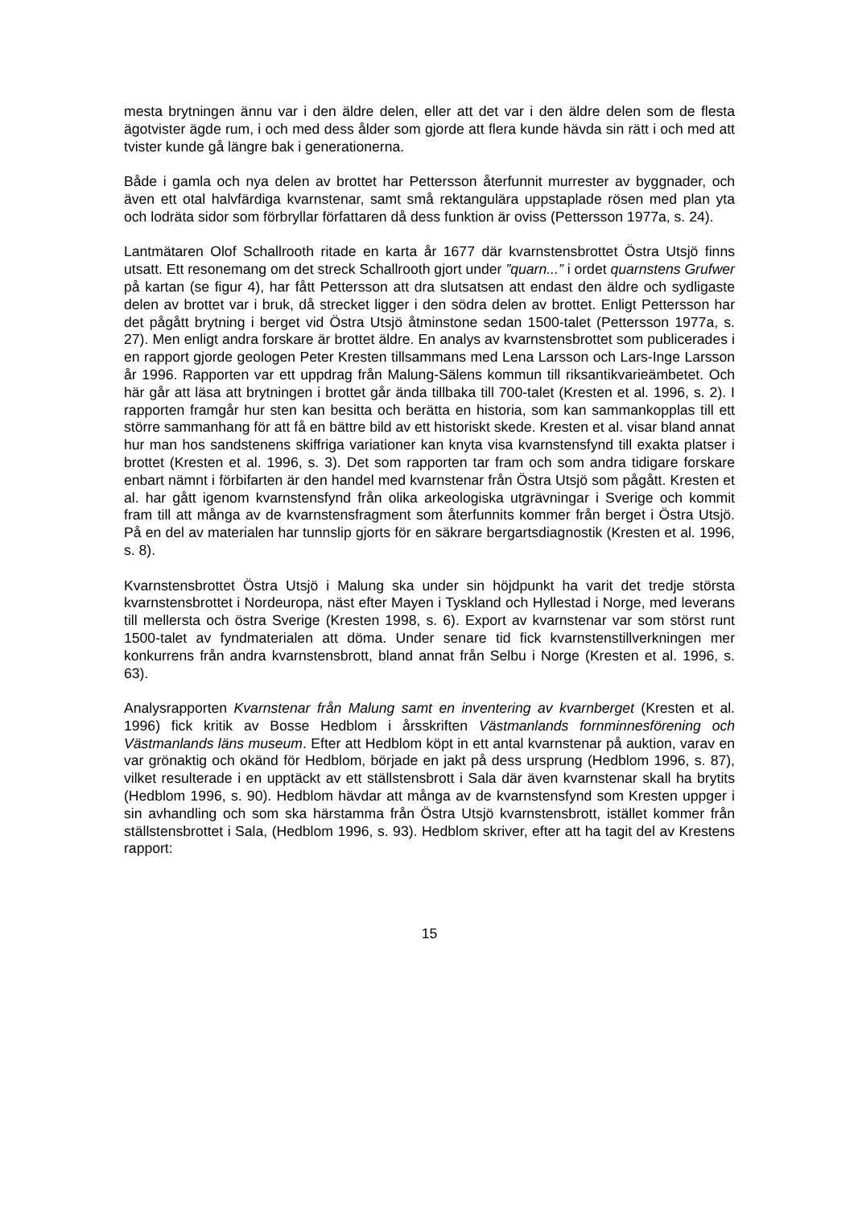mesta brytningen ännu var i den äldre delen, eller att det var i den äldre delen som de flesta ägotvister ägde rum, i och med dess ålder som gjorde att flera kunde hävda sin rätt i och med att tvister kunde gå längre bak i generationerna.
Både i gamla och nya delen av brottet har Pettersson återfunnit murrester av byggnader, och även ett otal halvfärdiga kvarnstenar, samt små rektangulära uppstaplade rösen med plan yta och lodräta sidor som förbryllar författaren då dess funktion är oviss (Pettersson 1977a, s. 24).
Lantmätaren Olof Schallrooth ritade en karta år 1677 där kvarnstensbrottet Östra Utsjö finns utsatt. Ett resonemang om det streck Schallrooth gjort under ”quarn...” i ordet quarnstens Grufwer på kartan (se figur 4), har fått Pettersson att dra slutsatsen att endast den äldre och sydligaste delen av brottet var i bruk, då strecket ligger i den södra delen av brottet. Enligt Pettersson har det pågått brytning i berget vid Östra Utsjö åtminstone sedan 1500-talet (Pettersson 1977a, s. 27). Men enligt andra forskare är brottet äldre. En analys av kvarnstensbrottet som publicerades i en rapport gjorde geologen Peter Kresten tillsammans med Lena Larsson och Lars-Inge Larsson år 1996. Rapporten var ett uppdrag från Malung-Sälens kommun till riksantikvarieämbetet. Och här går att läsa att brytningen i brottet går ända tillbaka till 700-talet (Kresten et al. 1996, s. 2). I rapporten framgår hur sten kan besitta och berätta en historia, som kan sammankopplas till ett större sammanhang för att få en bättre bild av ett historiskt skede. Kresten et al. visar bland annat hur man hos sandstenens skiffriga variationer kan knyta visa kvarnstensfynd till exakta platser i brottet (Kresten et al. 1996, s. 3). Det som rapporten tar fram och som andra tidigare forskare enbart nämnt i förbifarten är den handel med kvarnstenar från Östra Utsjö som pågått. Kresten et al. har gått igenom kvarnstensfynd från olika arkeologiska utgrävningar i Sverige och kommit fram till att många av de kvarnstensfragment som återfunnits kommer från berget i Östra Utsjö. På en del av materialen har tunnslip gjorts för en säkrare bergartsdiagnostik (Kresten et al. 1996, s. 8).
Kvarnstensbrottet Östra Utsjö i Malung ska under sin höjdpunkt ha varit det tredje största kvarnstensbrottet i Nordeuropa, näst efter Mayen i Tyskland och Hyllestad i Norge, med leverans till mellersta och östra Sverige (Kresten 1998, s. 6). Export av kvarnstenar var som störst runt 1500-talet av fyndmaterialen att döma. Under senare tid fick kvarnstenstillverkningen mer konkurrens från andra kvarnstensbrott, bland annat från Selbu i Norge (Kresten et al. 1996, s. 63).
Analysrapporten Kvarnstenar från Malung samt en inventering av kvarnberget (Kresten et al. 1996) fick kritik av Bosse Hedblom i årsskriften Västmanlands fornminnesförening och Västmanlands läns museum. Efter att Hedblom köpt in ett antal kvarnstenar på auktion, varav en var grönaktig och okänd för Hedblom, började en jakt på dess ursprung (Hedblom 1996, s. 87), vilket resulterade i en upptäckt av ett ställstensbrott i Sala där även kvarnstenar skall ha brytits (Hedblom 1996, s. 90). Hedblom hävdar att många av de kvarnstensfynd som Kresten uppger i sin avhandling och som ska härstamma från Östra Utsjö kvarnstensbrott, istället kommer från ställstensbrottet i Sala, (Hedblom 1996, s. 93). Hedblom skriver, efter att ha tagit del av Krestens rapport:
15